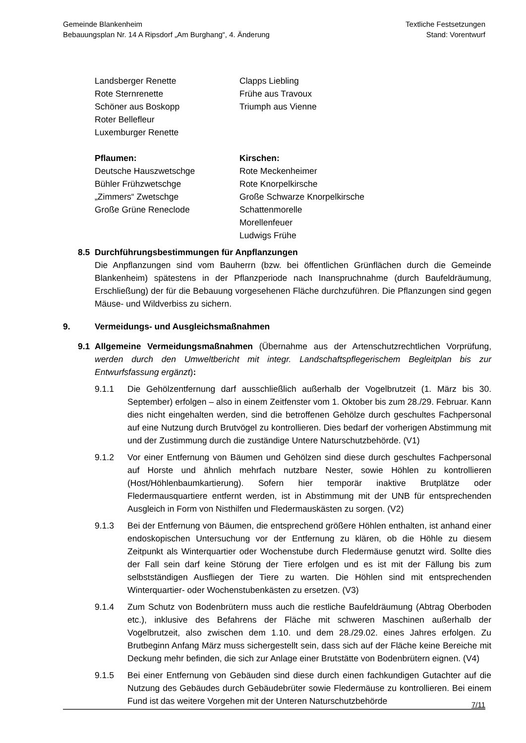Gemeinde Blankenheim
Bebauungsplan Nr. 14 A Ripsdorf „Am Burghang“, 4. Änderung
Textliche Festsetzungen
Stand: Vorentwurf
Landsberger Renette
Rote Sternrenette
Schöner aus Boskopp
Roter Bellefleur
Luxemburger Renette
Clapps Liebling
Frühe aus Travoux
Triumph aus Vienne
Pflaumen:
Deutsche Hauszwetschge
Bühler Frühzwetschge
„Zimmers“ Zwetschge
Große Grüne Reneclode
Kirschen:
Rote Meckenheimer
Rote Knorpelkirsche
Große Schwarze Knorpelkirsche
Schattenmorelle
Morellenfeuer
Ludwigs Frühe
8.5 Durchführungsbestimmungen für Anpflanzungen
Die Anpflanzungen sind vom Bauherrn (bzw. bei öffentlichen Grünflächen durch die Gemeinde Blankenheim) spätestens in der Pflanzperiode nach Inanspruchnahme (durch Baufeldräumung, Erschließung) der für die Bebauung vorgesehenen Fläche durchzuführen. Die Pflanzungen sind gegen Mäuse- und Wildverbiss zu sichern.
9. Vermeidungs- und Ausgleichsmaßnahmen
9.1 Allgemeine Vermeidungsmaßnahmen (Übernahme aus der Artenschutzrechtlichen Vorprüfung, werden durch den Umweltbericht mit integr. Landschaftspflegerischem Begleitplan bis zur Entwurfsfassung ergänzt):
9.1.1 Die Gehölzentfernung darf ausschließlich außerhalb der Vogelbrutzeit (1. März bis 30. September) erfolgen – also in einem Zeitfenster vom 1. Oktober bis zum 28./29. Februar. Kann dies nicht eingehalten werden, sind die betroffenen Gehölze durch geschultes Fachpersonal auf eine Nutzung durch Brutvögel zu kontrollieren. Dies bedarf der vorherigen Abstimmung mit und der Zustimmung durch die zuständige Untere Naturschutzbehörde. (V1)
9.1.2 Vor einer Entfernung von Bäumen und Gehölzen sind diese durch geschultes Fachpersonal auf Horste und ähnlich mehrfach nutzbare Nester, sowie Höhlen zu kontrollieren (Host/Höhlenbaumkartierung). Sofern hier temporär inaktive Brutplätze oder Fledermausquartiere entfernt werden, ist in Abstimmung mit der UNB für entsprechenden Ausgleich in Form von Nisthilfen und Fledermauskästen zu sorgen. (V2)
9.1.3 Bei der Entfernung von Bäumen, die entsprechend größere Höhlen enthalten, ist anhand einer endoskopischen Untersuchung vor der Entfernung zu klären, ob die Höhle zu diesem Zeitpunkt als Winterquartier oder Wochenstube durch Fledermäuse genutzt wird. Sollte dies der Fall sein darf keine Störung der Tiere erfolgen und es ist mit der Fällung bis zum selbstständigen Ausfliegen der Tiere zu warten. Die Höhlen sind mit entsprechenden Winterquartier- oder Wochenstubenkästen zu ersetzen. (V3)
9.1.4 Zum Schutz von Bodenbrütern muss auch die restliche Baufeldräumung (Abtrag Oberboden etc.), inklusive des Befahrens der Fläche mit schweren Maschinen außerhalb der Vogelbrutzeit, also zwischen dem 1.10. und dem 28./29.02. eines Jahres erfolgen. Zu Brutbeginn Anfang März muss sichergestellt sein, dass sich auf der Fläche keine Bereiche mit Deckung mehr befinden, die sich zur Anlage einer Brutstätte von Bodenbrütern eignen. (V4)
9.1.5 Bei einer Entfernung von Gebäuden sind diese durch einen fachkundigen Gutachter auf die Nutzung des Gebäudes durch Gebäudebrüter sowie Fledermäuse zu kontrollieren. Bei einem Fund ist das weitere Vorgehen mit der Unteren Naturschutzbehörde
7/11